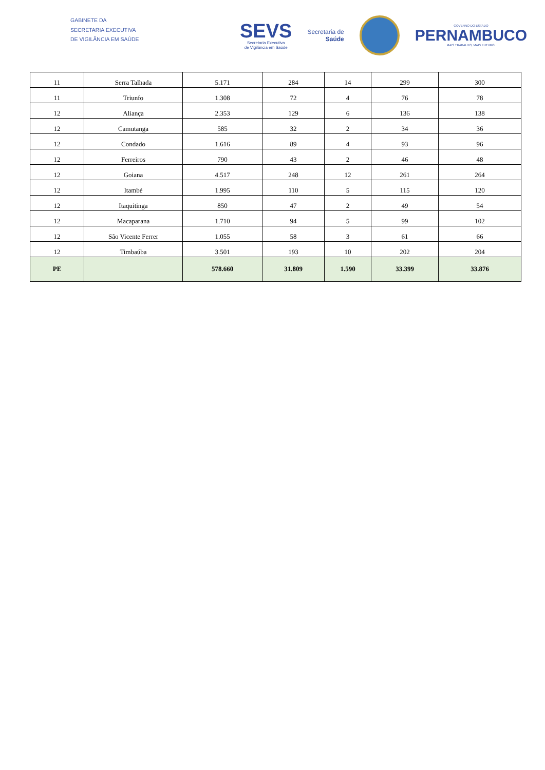GABINETE DA
SECRETARIA EXECUTIVA
DE VIGILÂNCIA EM SAÚDE
SEVS
Secretaria Executiva
de Vigilância em Saúde
Secretaria de
Saúde
GOVERNO DO ESTADO
PERNAMBUCO
MAIS TRABALHO, MAIS FUTURO.
| 11 | Serra Talhada | 5.171 | 284 | 14 | 299 | 300 |
| 11 | Triunfo | 1.308 | 72 | 4 | 76 | 78 |
| 12 | Aliança | 2.353 | 129 | 6 | 136 | 138 |
| 12 | Camutanga | 585 | 32 | 2 | 34 | 36 |
| 12 | Condado | 1.616 | 89 | 4 | 93 | 96 |
| 12 | Ferreiros | 790 | 43 | 2 | 46 | 48 |
| 12 | Goiana | 4.517 | 248 | 12 | 261 | 264 |
| 12 | Itambé | 1.995 | 110 | 5 | 115 | 120 |
| 12 | Itaquitinga | 850 | 47 | 2 | 49 | 54 |
| 12 | Macaparana | 1.710 | 94 | 5 | 99 | 102 |
| 12 | São Vicente Ferrer | 1.055 | 58 | 3 | 61 | 66 |
| 12 | Timbaúba | 3.501 | 193 | 10 | 202 | 204 |
| PE | | 578.660 | 31.809 | 1.590 | 33.399 | 33.876 |